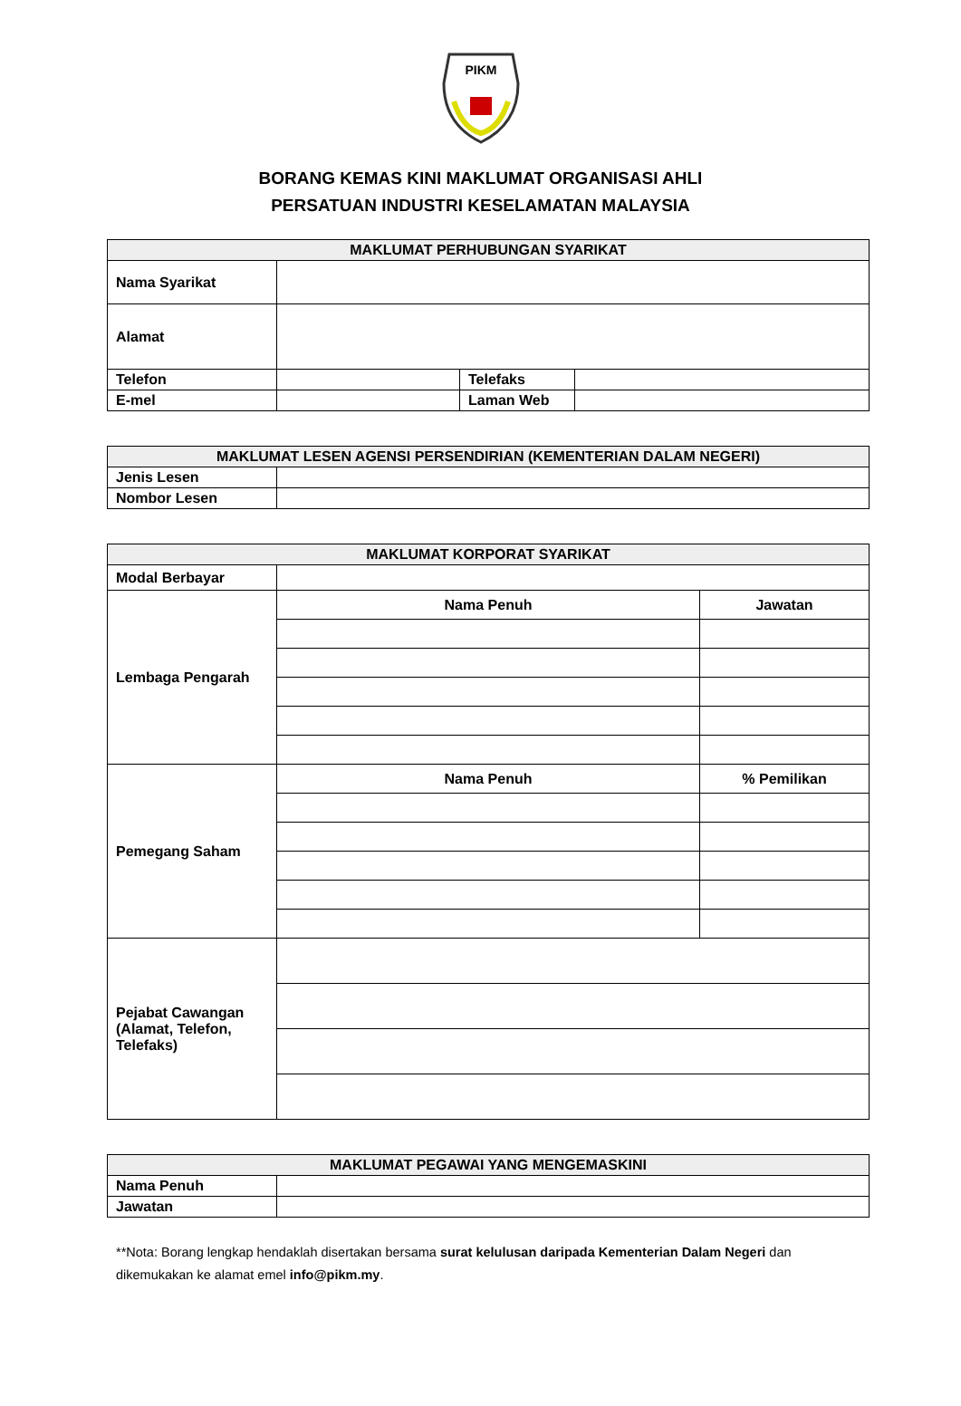PIKM
BORANG KEMAS KINI MAKLUMAT ORGANISASI AHLI
PERSATUAN INDUSTRI KESELAMATAN MALAYSIA
| MAKLUMAT PERHUBUNGAN SYARIKAT | | | |
| --- | --- | --- | --- |
| Nama Syarikat | | | |
| Alamat | | | |
| Telefon | | Telefaks | |
| E-mel | | Laman Web | |
| MAKLUMAT LESEN AGENSI PERSENDIRIAN (KEMENTERIAN DALAM NEGERI) | |
| --- | --- |
| Jenis Lesen | |
| Nombor Lesen | |
| MAKLUMAT KORPORAT SYARIKAT | | |
| --- | --- | --- |
| Modal Berbayar | | |
| Lembaga Pengarah | Nama Penuh | Jawatan |
| Pemegang Saham | Nama Penuh | % Pemilikan |
| Pejabat Cawangan (Alamat, Telefon, Telefaks) | | |
| MAKLUMAT PEGAWAI YANG MENGEMASKINI | |
| --- | --- |
| Nama Penuh | |
| Jawatan | |
**Nota: Borang lengkap hendaklah disertakan bersama surat kelulusan daripada Kementerian Dalam Negeri dan dikemukakan ke alamat emel info@pikm.my.